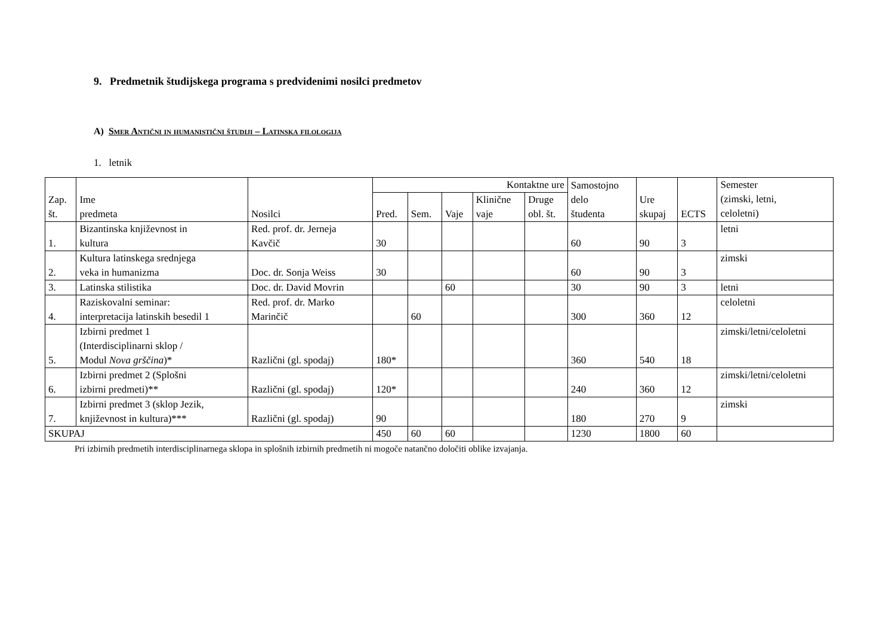9. Predmetnik študijskega programa s predvidenimi nosilci predmetov
A) Smer Antični in humanistični študiji – Latinska filologija
1. letnik
| Zap. št. | Ime predmeta | Nosilci | Kontaktne ure | | | | | Samostojno delo študenta | Ure skupaj | ECTS | Semester (zimski, letni, celoletni) |
| --- | --- | --- | --- | --- | --- | --- | --- | --- | --- | --- | --- |
| | | | Pred. | Sem. | Vaje | Klinične vaje | Druge obl. št. | | | | |
| 1. | Bizantinska književnost in kultura | Red. prof. dr. Jerneja Kavčič | 30 | | | | | 60 | 90 | 3 | letni |
| 2. | Kultura latinskega srednjega veka in humanizma | Doc. dr. Sonja Weiss | 30 | | | | | 60 | 90 | 3 | zimski |
| 3. | Latinska stilistika | Doc. dr. David Movrin | | | 60 | | | 30 | 90 | 3 | letni |
| 4. | Raziskovalni seminar: interpretacija latinskih besedil 1 | Red. prof. dr. Marko Marinčič | | 60 | | | | 300 | 360 | 12 | celoletni |
| 5. | Izbirni predmet 1 (Interdisciplinarni sklop / Modul Nova grščina )* | Različni (gl. spodaj) | 180* | | | | | 360 | 540 | 18 | zimski/letni/celoletni |
| 6. | Izbirni predmet 2 (Splošni izbirni predmeti)** | Različni (gl. spodaj) | 120* | | | | | 240 | 360 | 12 | zimski/letni/celoletni |
| 7. | Izbirni predmet 3 (sklop Jezik, književnost in kultura)*** | Različni (gl. spodaj) | 90 | | | | | 180 | 270 | 9 | zimski |
| SKUPAJ | | | 450 | 60 | 60 | | | 1230 | 1800 | 60 | |
Pri izbirnih predmetih interdisciplinarnega sklopa in splošnih izbirnih predmetih ni mogoče natančno določiti oblike izvajanja.